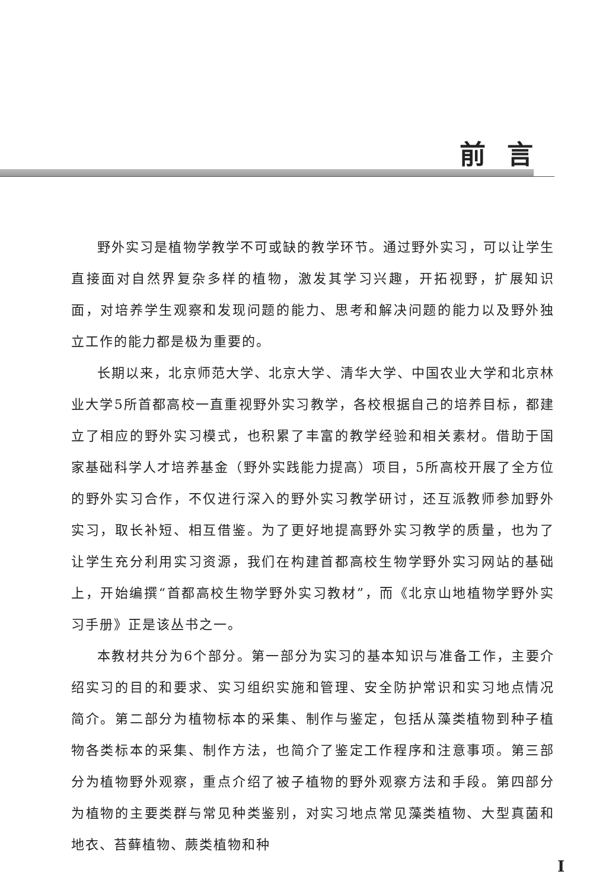前言
野外实习是植物学教学不可或缺的教学环节。通过野外实习，可以让学生直接面对自然界复杂多样的植物，激发其学习兴趣，开拓视野，扩展知识面，对培养学生观察和发现问题的能力、思考和解决问题的能力以及野外独立工作的能力都是极为重要的。
长期以来，北京师范大学、北京大学、清华大学、中国农业大学和北京林业大学5所首都高校一直重视野外实习教学，各校根据自己的培养目标，都建立了相应的野外实习模式，也积累了丰富的教学经验和相关素材。借助于国家基础科学人才培养基金（野外实践能力提高）项目，5所高校开展了全方位的野外实习合作，不仅进行深入的野外实习教学研讨，还互派教师参加野外实习，取长补短、相互借鉴。为了更好地提高野外实习教学的质量，也为了让学生充分利用实习资源，我们在构建首都高校生物学野外实习网站的基础上，开始编撰“首都高校生物学野外实习教材”，而《北京山地植物学野外实习手册》正是该丛书之一。
本教材共分为6个部分。第一部分为实习的基本知识与准备工作，主要介绍实习的目的和要求、实习组织实施和管理、安全防护常识和实习地点情况简介。第二部分为植物标本的采集、制作与鉴定，包括从藻类植物到种子植物各类标本的采集、制作方法，也简介了鉴定工作程序和注意事项。第三部分为植物野外观察，重点介绍了被子植物的野外观察方法和手段。第四部分为植物的主要类群与常见种类鉴别，对实习地点常见藻类植物、大型真菌和地衣、苔藓植物、蕨类植物和种
I